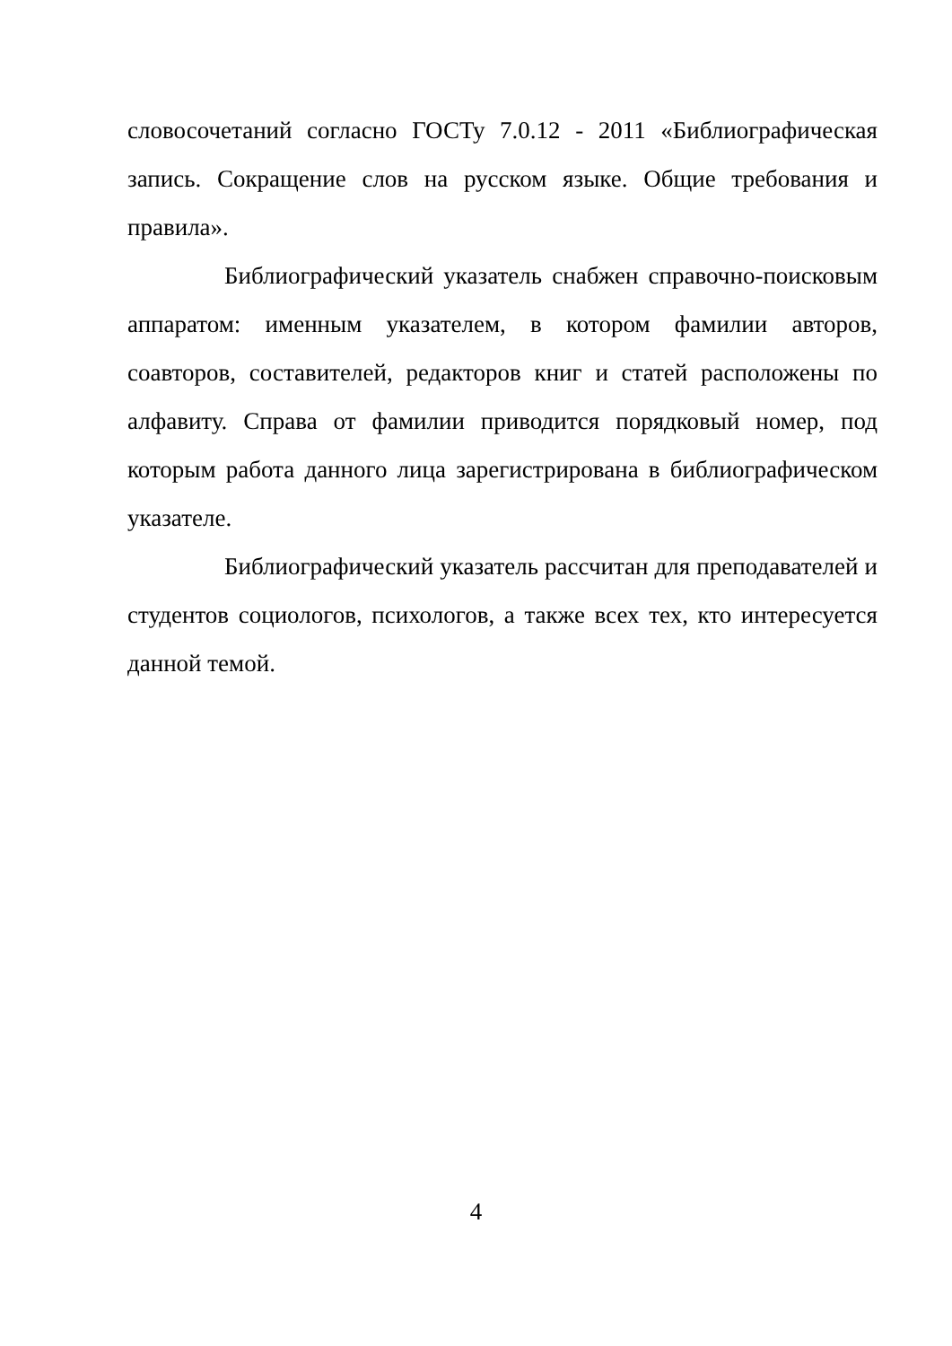словосочетаний согласно ГОСТу 7.0.12 - 2011 «Библиографическая запись. Сокращение слов на русском языке. Общие требования и правила».
Библиографический указатель снабжен справочно-поисковым аппаратом: именным указателем, в котором фамилии авторов, соавторов, составителей, редакторов книг и статей расположены по алфавиту. Справа от фамилии приводится порядковый номер, под которым работа данного лица зарегистрирована в библиографическом указателе.
Библиографический указатель рассчитан для преподавателей и студентов социологов, психологов, а также всех тех, кто интересуется данной темой.
4